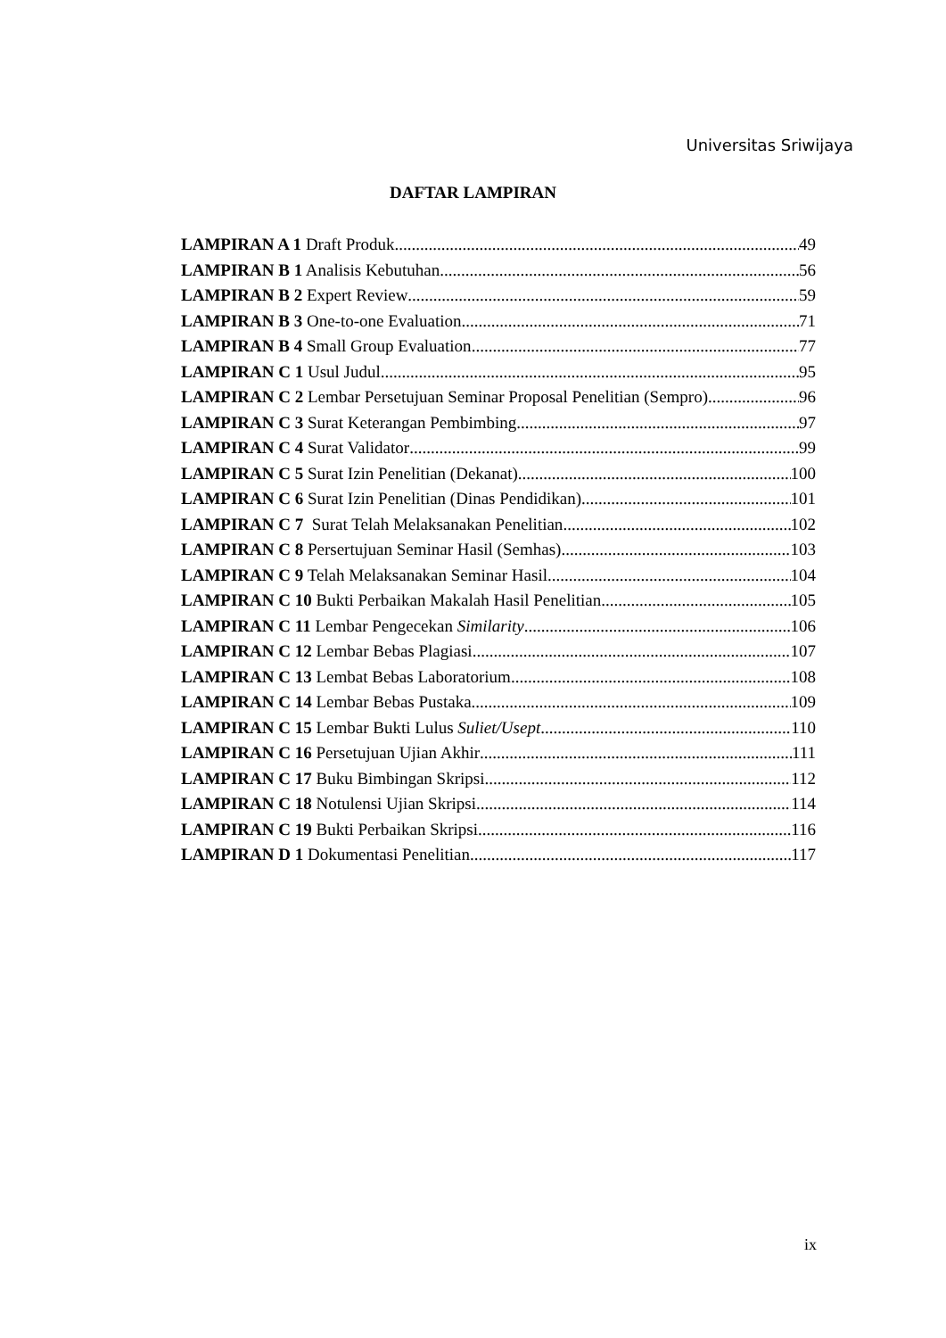Universitas Sriwijaya
DAFTAR LAMPIRAN
LAMPIRAN A 1 Draft Produk 49
LAMPIRAN B 1 Analisis Kebutuhan 56
LAMPIRAN B 2 Expert Review 59
LAMPIRAN B 3 One-to-one Evaluation 71
LAMPIRAN B 4 Small Group Evaluation 77
LAMPIRAN C 1 Usul Judul 95
LAMPIRAN C 2 Lembar Persetujuan Seminar Proposal Penelitian (Sempro) 96
LAMPIRAN C 3 Surat Keterangan Pembimbing 97
LAMPIRAN C 4 Surat Validator 99
LAMPIRAN C 5 Surat Izin Penelitian (Dekanat) 100
LAMPIRAN C 6 Surat Izin Penelitian (Dinas Pendidikan) 101
LAMPIRAN C 7 Surat Telah Melaksanakan Penelitian 102
LAMPIRAN C 8 Persertujuan Seminar Hasil (Semhas) 103
LAMPIRAN C 9 Telah Melaksanakan Seminar Hasil 104
LAMPIRAN C 10 Bukti Perbaikan Makalah Hasil Penelitian 105
LAMPIRAN C 11 Lembar Pengecekan Similarity 106
LAMPIRAN C 12 Lembar Bebas Plagiasi 107
LAMPIRAN C 13 Lembat Bebas Laboratorium 108
LAMPIRAN C 14 Lembar Bebas Pustaka 109
LAMPIRAN C 15 Lembar Bukti Lulus Suliet/Usept 110
LAMPIRAN C 16 Persetujuan Ujian Akhir 111
LAMPIRAN C 17 Buku Bimbingan Skripsi 112
LAMPIRAN C 18 Notulensi Ujian Skripsi 114
LAMPIRAN C 19 Bukti Perbaikan Skripsi 116
LAMPIRAN D 1 Dokumentasi Penelitian 117
ix